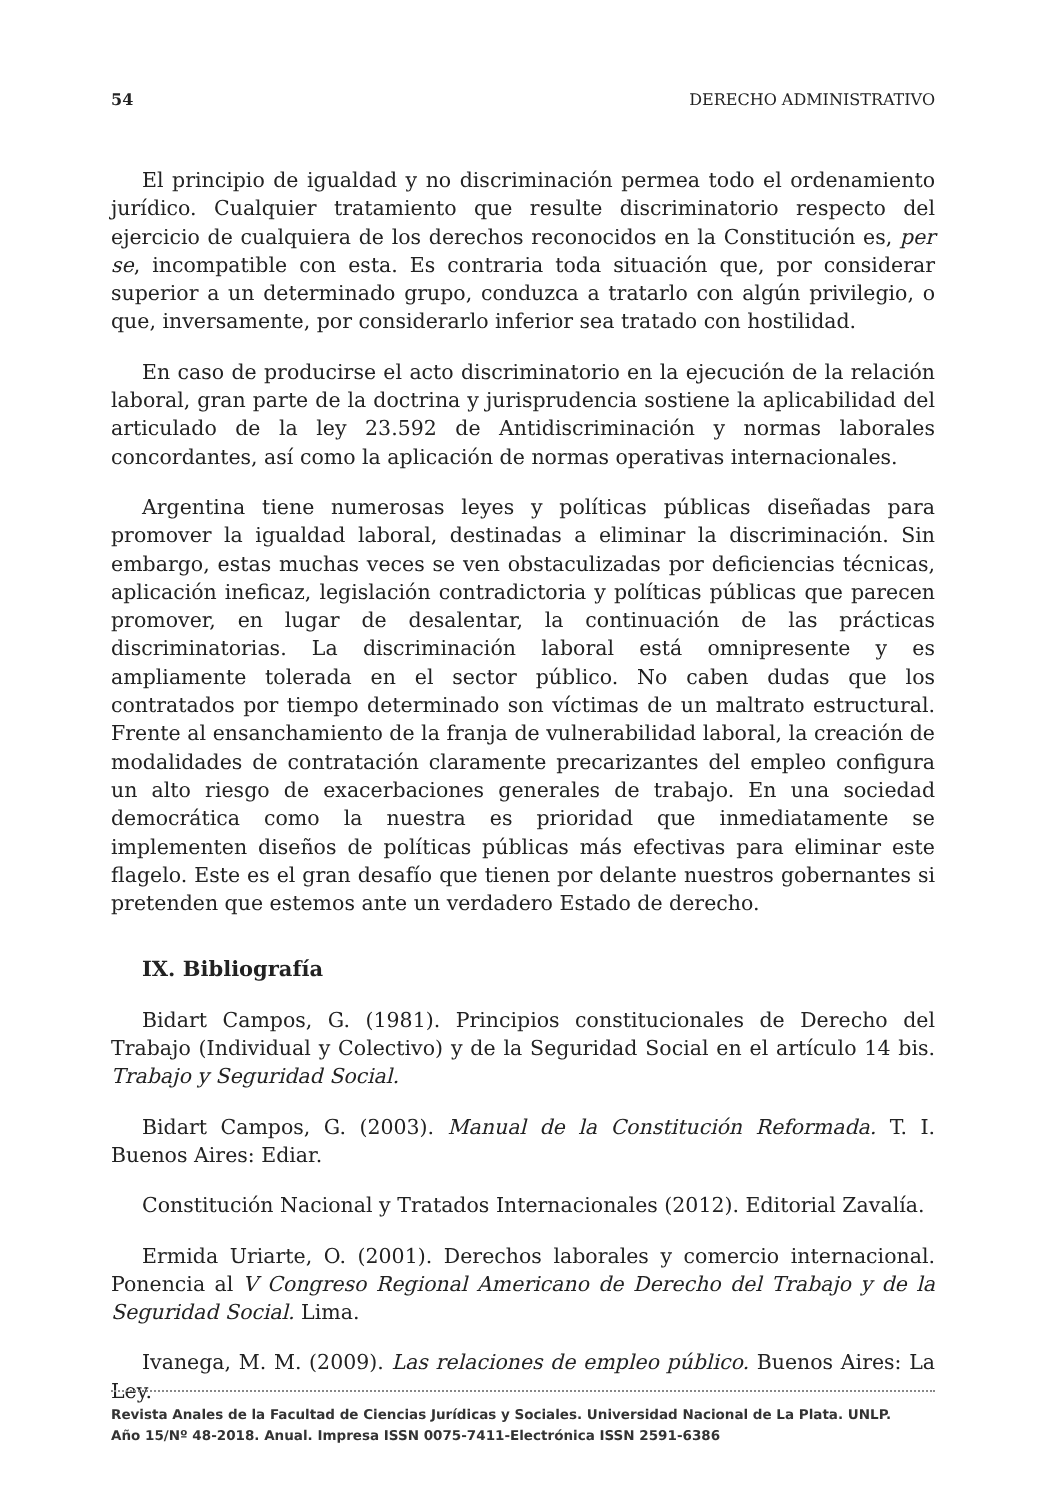54 DERECHO ADMINISTRATIVO
El principio de igualdad y no discriminación permea todo el ordenamiento jurídico. Cualquier tratamiento que resulte discriminatorio respecto del ejercicio de cualquiera de los derechos reconocidos en la Constitución es, per se, incompatible con esta. Es contraria toda situación que, por considerar superior a un determinado grupo, conduzca a tratarlo con algún privilegio, o que, inversamente, por considerarlo inferior sea tratado con hostilidad.
En caso de producirse el acto discriminatorio en la ejecución de la relación laboral, gran parte de la doctrina y jurisprudencia sostiene la aplicabilidad del articulado de la ley 23.592 de Antidiscriminación y normas laborales concordantes, así como la aplicación de normas operativas internacionales.
Argentina tiene numerosas leyes y políticas públicas diseñadas para promover la igualdad laboral, destinadas a eliminar la discriminación. Sin embargo, estas muchas veces se ven obstaculizadas por deficiencias técnicas, aplicación ineficaz, legislación contradictoria y políticas públicas que parecen promover, en lugar de desalentar, la continuación de las prácticas discriminatorias. La discriminación laboral está omnipresente y es ampliamente tolerada en el sector público. No caben dudas que los contratados por tiempo determinado son víctimas de un maltrato estructural. Frente al ensanchamiento de la franja de vulnerabilidad laboral, la creación de modalidades de contratación claramente precarizantes del empleo configura un alto riesgo de exacerbaciones generales de trabajo. En una sociedad democrática como la nuestra es prioridad que inmediatamente se implementen diseños de políticas públicas más efectivas para eliminar este flagelo. Este es el gran desafío que tienen por delante nuestros gobernantes si pretenden que estemos ante un verdadero Estado de derecho.
IX. Bibliografía
Bidart Campos, G. (1981). Principios constitucionales de Derecho del Trabajo (Individual y Colectivo) y de la Seguridad Social en el artículo 14 bis. Trabajo y Seguridad Social.
Bidart Campos, G. (2003). Manual de la Constitución Reformada. T. I. Buenos Aires: Ediar.
Constitución Nacional y Tratados Internacionales (2012). Editorial Zavalía.
Ermida Uriarte, O. (2001). Derechos laborales y comercio internacional. Ponencia al V Congreso Regional Americano de Derecho del Trabajo y de la Seguridad Social. Lima.
Ivanega, M. M. (2009). Las relaciones de empleo público. Buenos Aires: La Ley.
Revista Anales de la Facultad de Ciencias Jurídicas y Sociales. Universidad Nacional de La Plata. UNLP.
Año 15/Nº 48-2018. Anual. Impresa ISSN 0075-7411-Electrónica ISSN 2591-6386